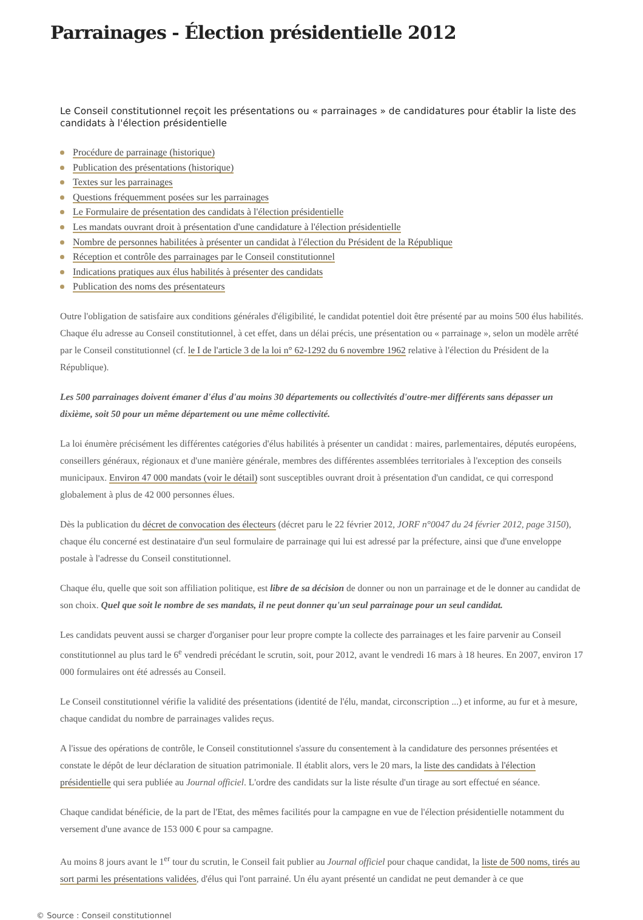Parrainages - Élection présidentielle 2012
Le Conseil constitutionnel reçoit les présentations ou « parrainages » de candidatures pour établir la liste des candidats à l'élection présidentielle
Procédure de parrainage (historique)
Publication des présentations (historique)
Textes sur les parrainages
Questions fréquemment posées sur les parrainages
Le Formulaire de présentation des candidats à l'élection présidentielle
Les mandats ouvrant droit à présentation d'une candidature à l'élection présidentielle
Nombre de personnes habilitées à présenter un candidat à l'élection du Président de la République
Réception et contrôle des parrainages par le Conseil constitutionnel
Indications pratiques aux élus habilités à présenter des candidats
Publication des noms des présentateurs
Outre l'obligation de satisfaire aux conditions générales d'éligibilité, le candidat potentiel doit être présenté par au moins 500 élus habilités. Chaque élu adresse au Conseil constitutionnel, à cet effet, dans un délai précis, une présentation ou « parrainage », selon un modèle arrêté par le Conseil constitutionnel (cf. le I de l'article 3 de la loi n° 62-1292 du 6 novembre 1962 relative à l'élection du Président de la République).
Les 500 parrainages doivent émaner d'élus d'au moins 30 départements ou collectivités d'outre-mer différents sans dépasser un dixième, soit 50 pour un même département ou une même collectivité.
La loi énumère précisément les différentes catégories d'élus habilités à présenter un candidat : maires, parlementaires, députés européens, conseillers généraux, régionaux et d'une manière générale, membres des différentes assemblées territoriales à l'exception des conseils municipaux. Environ 47 000 mandats (voir le détail) sont susceptibles ouvrant droit à présentation d'un candidat, ce qui correspond globalement à plus de 42 000 personnes élues.
Dès la publication du décret de convocation des électeurs (décret paru le 22 février 2012, JORF n°0047 du 24 février 2012, page 3150), chaque élu concerné est destinataire d'un seul formulaire de parrainage qui lui est adressé par la préfecture, ainsi que d'une enveloppe postale à l'adresse du Conseil constitutionnel.
Chaque élu, quelle que soit son affiliation politique, est libre de sa décision de donner ou non un parrainage et de le donner au candidat de son choix. Quel que soit le nombre de ses mandats, il ne peut donner qu'un seul parrainage pour un seul candidat.
Les candidats peuvent aussi se charger d'organiser pour leur propre compte la collecte des parrainages et les faire parvenir au Conseil constitutionnel au plus tard le 6<sup>e</sup> vendredi précédant le scrutin, soit, pour 2012, avant le vendredi 16 mars à 18 heures. En 2007, environ 17 000 formulaires ont été adressés au Conseil.
Le Conseil constitutionnel vérifie la validité des présentations (identité de l'élu, mandat, circonscription ...) et informe, au fur et à mesure, chaque candidat du nombre de parrainages valides reçus.
A l'issue des opérations de contrôle, le Conseil constitutionnel s'assure du consentement à la candidature des personnes présentées et constate le dépôt de leur déclaration de situation patrimoniale. Il établit alors, vers le 20 mars, la liste des candidats à l'élection présidentielle qui sera publiée au Journal officiel. L'ordre des candidats sur la liste résulte d'un tirage au sort effectué en séance.
Chaque candidat bénéficie, de la part de l'Etat, des mêmes facilités pour la campagne en vue de l'élection présidentielle notamment du versement d'une avance de 153 000 € pour sa campagne.
Au moins 8 jours avant le 1<sup>er</sup> tour du scrutin, le Conseil fait publier au Journal officiel pour chaque candidat, la liste de 500 noms, tirés au sort parmi les présentations validées, d'élus qui l'ont parrainé. Un élu ayant présenté un candidat ne peut demander à ce que
© Source : Conseil constitutionnel